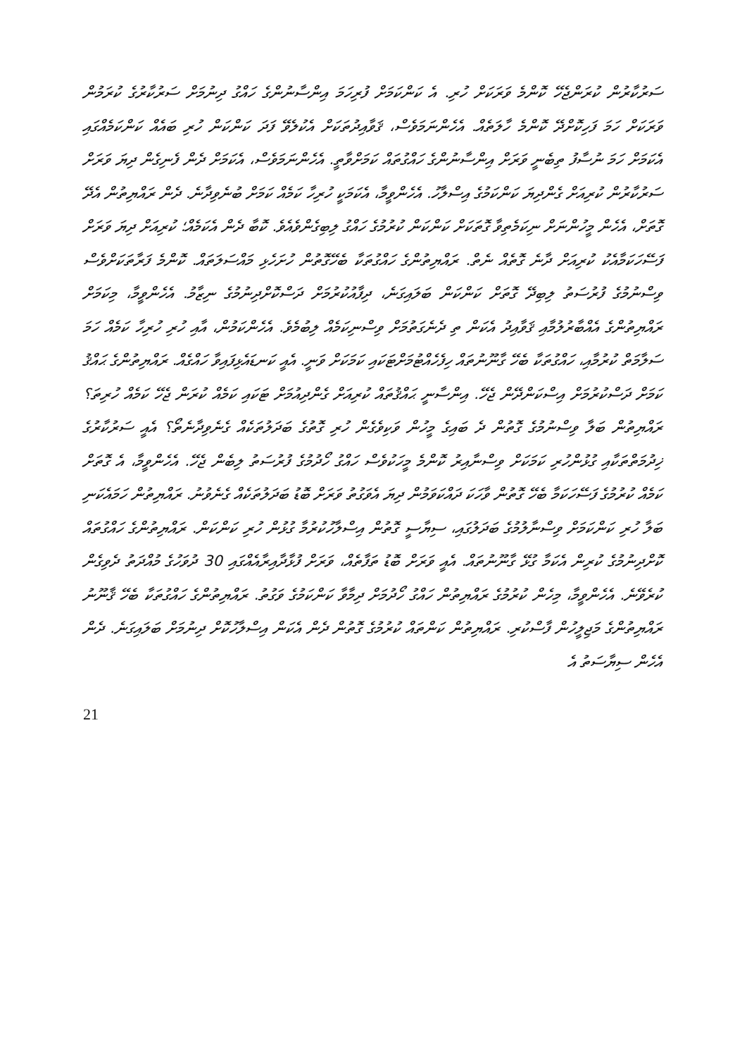ސަރުކާރުން ކުރަންޖެހޭ ކޮންމެ ވަރަކަށް ހުރި. އެ ކަންކަމަށް ފުރިހަމަ އިންސާނުންގެ ހައްގު ދިނުމަށް ސަރުކާރުގެ ކުރަމުން ވަރަކަށް ހަމަ ފަހިކޮށްދޭ ކޮންމެ ހާލަތެއް. އެހެންނަމަވެސް، ޤަވާއިދުތަކަށް އެކުލެވޭ ފަދަ ކަންކަން ހުރި ބައެއް ކަންކަމެއްގައި އެކަމަށް ހަމަ ނުސާފު ތިބެނީ ވަރަށް އިންސާނުންގެ ހައްގުތައް ކަމަށްވާތީ. އެހެންނަމަވެސް، އެކަމަށް ދެން ފެނިގެން ދިޔަ ވަރަށް ސަރުކާރުން ކުރިއަށް ގެންދިޔަ ކަންކަމުގެ އިސްލާހު. އެހެންވީމާ، އެކަމަކީ ހުރިހާ ކަމެއް ކަމަށް ބުނެވިދާނެ. ދެން ރައްޔިތުން އެދޭ ގޮތަށް، އެހެން މީހުންނަށް ނިކަމެތިވާ ގޮތަކަށް ކަންކަން ކުރުމުގެ ހައްގު ލިބިގެންވެއެވެ. ކޮބާ ދެން އެކަމެއް؛ ކުރިއަށް ދިޔަ ވަރަށް ފަސޭހަކަމާއެކު ކުރިއަށް ދާނެ ގޮތެއް ނެތް. ރައްޔިތުންގެ ހައްގުތަކާ ބެހޭގޮތުން ހުށަހެޅި މައްސަލަތައް. ކޮންމެ ފަރާތަކަށްވެސް ވިސްނުމުގެ ފުރުސަތު ލިބިދޭ ގޮތަށް ކަންކަން ބަލައިގަނެ، ދިފާއުކުރުމަށް ދަސްކޮށްދިނުމުގެ ނިޒާމު. އެހެންވީމާ، މިކަމަށް ރައްޔިތުންގެ އެއްބާރުލުމާއި ޤަވާއިދު އެކަން ތި ދެނެގަތުމަށް ވިސްނިކަމެއް ލިބުމެވެ. އެހެންކަމުން، އާއި ހުރި ހުރިހާ ކަމެއް ހަމަ ސަލާމަތް ކުރުމާއި، ހައްގުތަކާ ބެހޭ ގާނޫނުތައް ހިފެހެއްޓުމަށްޓަކައި ކަމަކަށް ވަނީ. އެއީ ކަނޑައެޅިފައިވާ ހައްގެއް. ރައްޔިތުންގެ ޙައްޤު ކަމަށް ދަސްކުރުމަށް އިސްކަންދޭން ޖެހޭ. އިންސާނީ ޙައްޤުތައް ކުރިއަށް ގެންދިއުމަށް ޓަކައި ކަމެއް ކުރަން ޖެހޭ ކަމެއް ހުރިތަ؟ ރައްޔިތުން ބަލާ ވިސްނުމުގެ ގޮތުން ދެ ބައިގެ މީހުން ވަކިވެގެން ހުރި ގޮތުގެ ބަދަލުތަކެއް ގެނެވިދާނެތޯ؟ އެއީ ސަރުކާރުގެ ޚިދުމަތްތަކާއި ގުޅުންހުރި ކަމަކަށް ވިސްނާއިރު ކޮންމެ މީހަކުވެސް ހައްގު ހޯދުމުގެ ފުރުސަތު ލިބެން ޖެހޭ. އެހެންވީމާ، އެ ގޮތަށް ކަމެއް ކުރުމުގެ ފަސޭހަކަމާ ބެހޭ ގޮތުން ވާހަކަ ދައްކަވަމުން ދިޔަ އެވަގުތު ވަރަށް ބޮޑު ބަދަލުތަކެއް ގެނެވުނު. ރައްޔިތުން ހަމައެކަނި ބަލާ ހުރި ކަންކަމަށް ވިސްނާލުމުގެ ބަދަލުގައި، ސިޔާސީ ގޮތުން އިސްލާހުކުރުމާ ގުޅުން ހުރި ކަންކަން. ރައްޔިތުންގެ ހައްގުތައް ކޮށްދިނުމުގެ ކުރިން އެކަމާ ގުޅޭ ގާނޫނުތައް. އެއީ ވަރަށް ބޮޑު ތަފާތެއް، ވަރަށް ފުޅާދާއިރާއެއްގައި 30 ދުވަހުގެ މުއްދަތު ދެވިގެން ކުރެވޭނެ. އެހެންވީމާ، މިހެން ކުރުމުގެ ރައްޔިތުން ހައްގު ހޯދުމަށް ދިމާވާ ކަންކަމުގެ ވަގުތު. ރައްޔިތުންގެ ހައްގުތަކާ ބެހޭ ޤާނޫނު ރައްޔިތުންގެ މަޖިލީހުން ފާސްކުރި. ރައްޔިތުން ކަންތައް ކުރުމުގެ ގޮތުން ދެން އެކަން އިސްލާހުކޮށް ދިނުމަށް ބަލައިގަނެ. ދެން އެހެން ސިޔާސަތު އެ
21